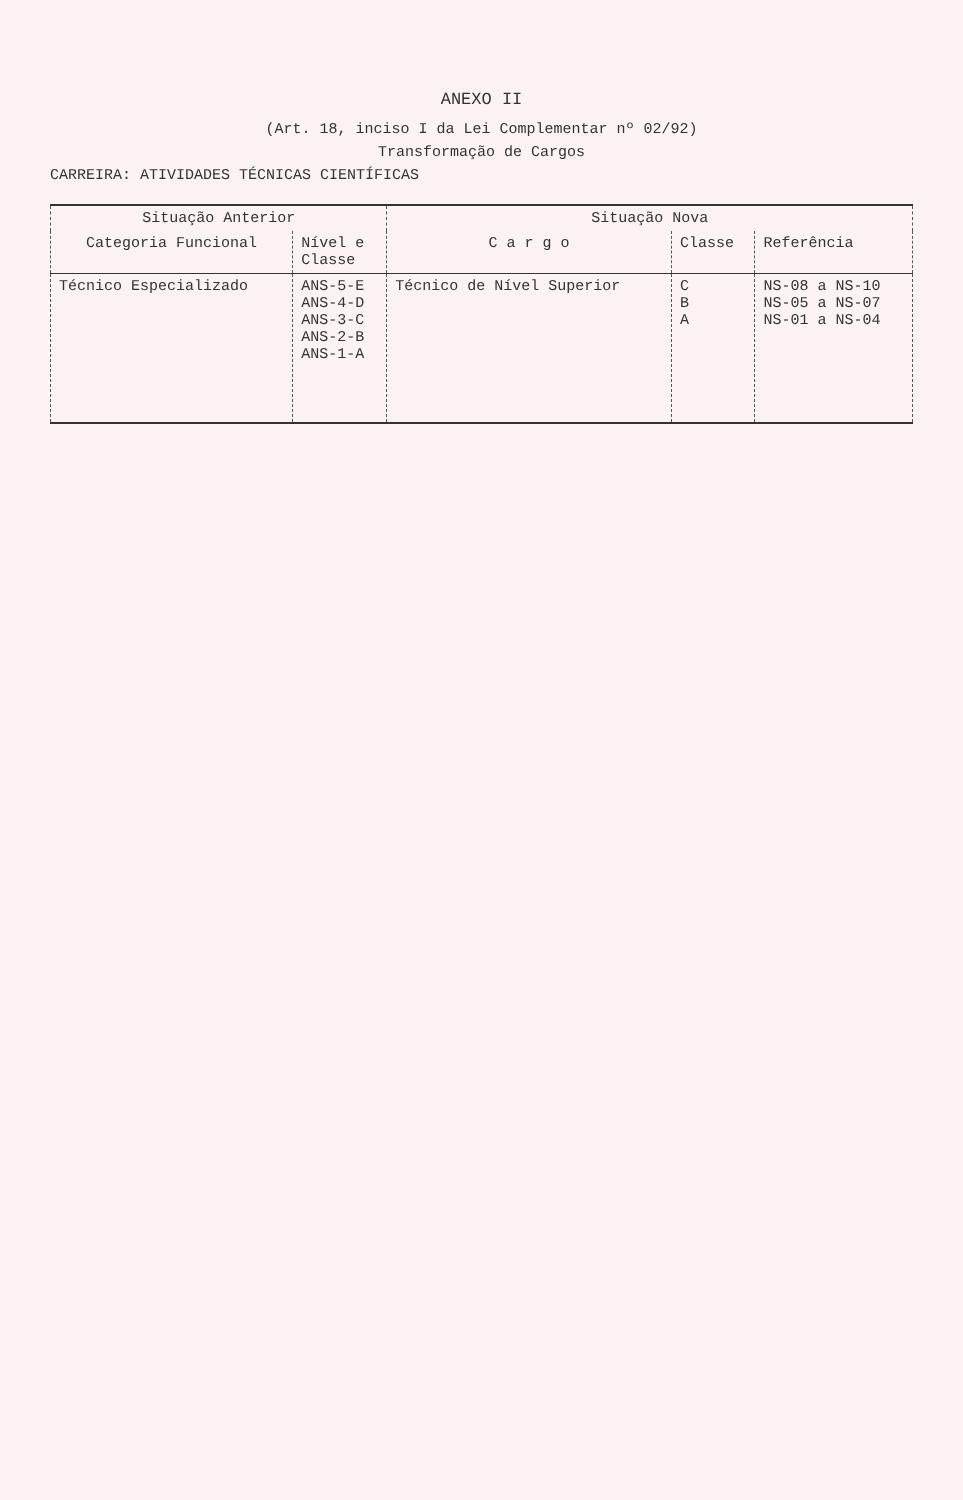ANEXO II
(Art. 18, inciso I da Lei Complementar nº 02/92)
Transformação de Cargos
CARREIRA: ATIVIDADES TÉCNICAS CIENTÍFICAS
| Situação Anterior | | Situação Nova | | |
| --- | --- | --- | --- | --- |
| Categoria Funcional | Nível e Classe | C a r g o | Classe | Referência |
| Técnico Especializado | ANS-5-E ANS-4-D ANS-3-C ANS-2-B ANS-1-A | Técnico de Nível Superior | C B A | NS-08 a NS-10 NS-05 a NS-07 NS-01 a NS-04 |